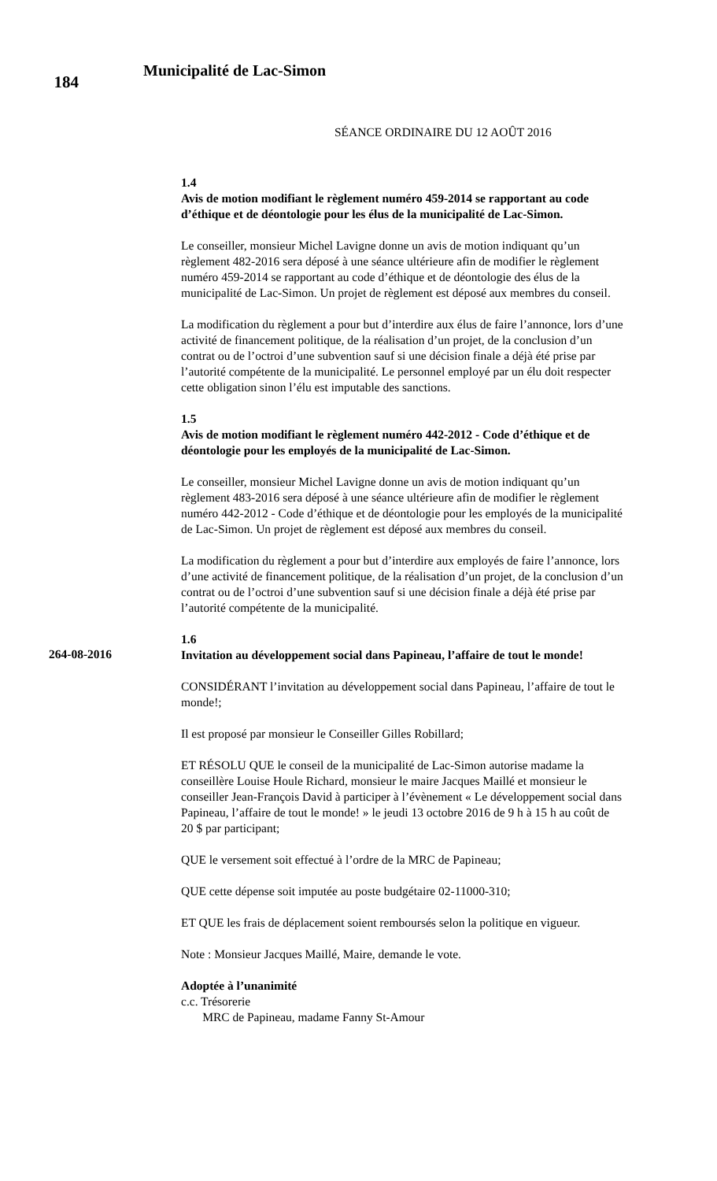184
Municipalité de Lac-Simon
SÉANCE ORDINAIRE DU 12 AOÛT 2016
1.4
Avis de motion modifiant le règlement numéro 459-2014 se rapportant au code d’éthique et de déontologie pour les élus de la municipalité de Lac-Simon.
Le conseiller, monsieur Michel Lavigne donne un avis de motion indiquant qu’un règlement 482-2016 sera déposé à une séance ultérieure afin de modifier le règlement numéro 459-2014 se rapportant au code d’éthique et de déontologie des élus de la municipalité de Lac-Simon. Un projet de règlement est déposé aux membres du conseil.
La modification du règlement a pour but d’interdire aux élus de faire l’annonce, lors d’une activité de financement politique, de la réalisation d’un projet, de la conclusion d’un contrat ou de l’octroi d’une subvention sauf si une décision finale a déjà été prise par l’autorité compétente de la municipalité. Le personnel employé par un élu doit respecter cette obligation sinon l’élu est imputable des sanctions.
1.5
Avis de motion modifiant le règlement numéro 442-2012 - Code d’éthique et de déontologie pour les employés de la municipalité de Lac-Simon.
Le conseiller, monsieur Michel Lavigne donne un avis de motion indiquant qu’un règlement 483-2016 sera déposé à une séance ultérieure afin de modifier le règlement numéro 442-2012 - Code d’éthique et de déontologie pour les employés de la municipalité de Lac-Simon. Un projet de règlement est déposé aux membres du conseil.
La modification du règlement a pour but d’interdire aux employés de faire l’annonce, lors d’une activité de financement politique, de la réalisation d’un projet, de la conclusion d’un contrat ou de l’octroi d’une subvention sauf si une décision finale a déjà été prise par l’autorité compétente de la municipalité.
1.6
264-08-2016
Invitation au développement social dans Papineau, l’affaire de tout le monde!
CONSIDÉRANT l’invitation au développement social dans Papineau, l’affaire de tout le monde!;
Il est proposé par monsieur le Conseiller Gilles Robillard;
ET RÉSOLU QUE le conseil de la municipalité de Lac-Simon autorise madame la conseillère Louise Houle Richard, monsieur le maire Jacques Maillé et monsieur le conseiller Jean-François David à participer à l’évènement « Le développement social dans Papineau, l’affaire de tout le monde! » le jeudi 13 octobre 2016 de 9 h à 15 h au coût de 20 $ par participant;
QUE le versement soit effectué à l’ordre de la MRC de Papineau;
QUE cette dépense soit imputée au poste budgétaire 02-11000-310;
ET QUE les frais de déplacement soient remboursés selon la politique en vigueur.
Note : Monsieur Jacques Maillé, Maire, demande le vote.
Adoptée à l’unanimité
c.c. Trésorerie
MRC de Papineau, madame Fanny St-Amour